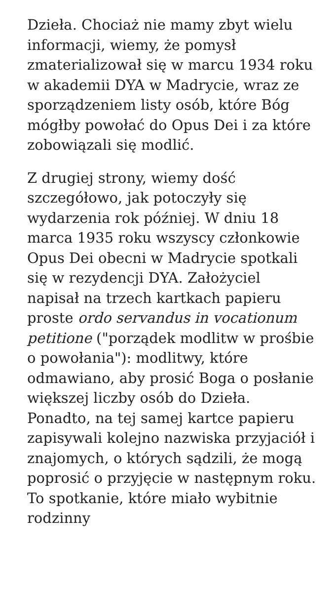Dzieła. Chociaż nie mamy zbyt wielu informacji, wiemy, że pomysł zmaterializował się w marcu 1934 roku w akademii DYA w Madrycie, wraz ze sporządzeniem listy osób, które Bóg mógłby powołać do Opus Dei i za które zobowiązali się modlić.
Z drugiej strony, wiemy dość szczegółowo, jak potoczyły się wydarzenia rok później. W dniu 18 marca 1935 roku wszyscy członkowie Opus Dei obecni w Madrycie spotkali się w rezydencji DYA. Założyciel napisał na trzech kartkach papieru proste ordo servandus in vocationum petitione ("porządek modlitw w prośbie o powołania"): modlitwy, które odmawiano, aby prosić Boga o posłanie większej liczby osób do Dzieła. Ponadto, na tej samej kartce papieru zapisywali kolejno nazwiska przyjaciół i znajomych, o których sądzili, że mogą poprosić o przyjęcie w następnym roku. To spotkanie, które miało wybitnie rodzinny